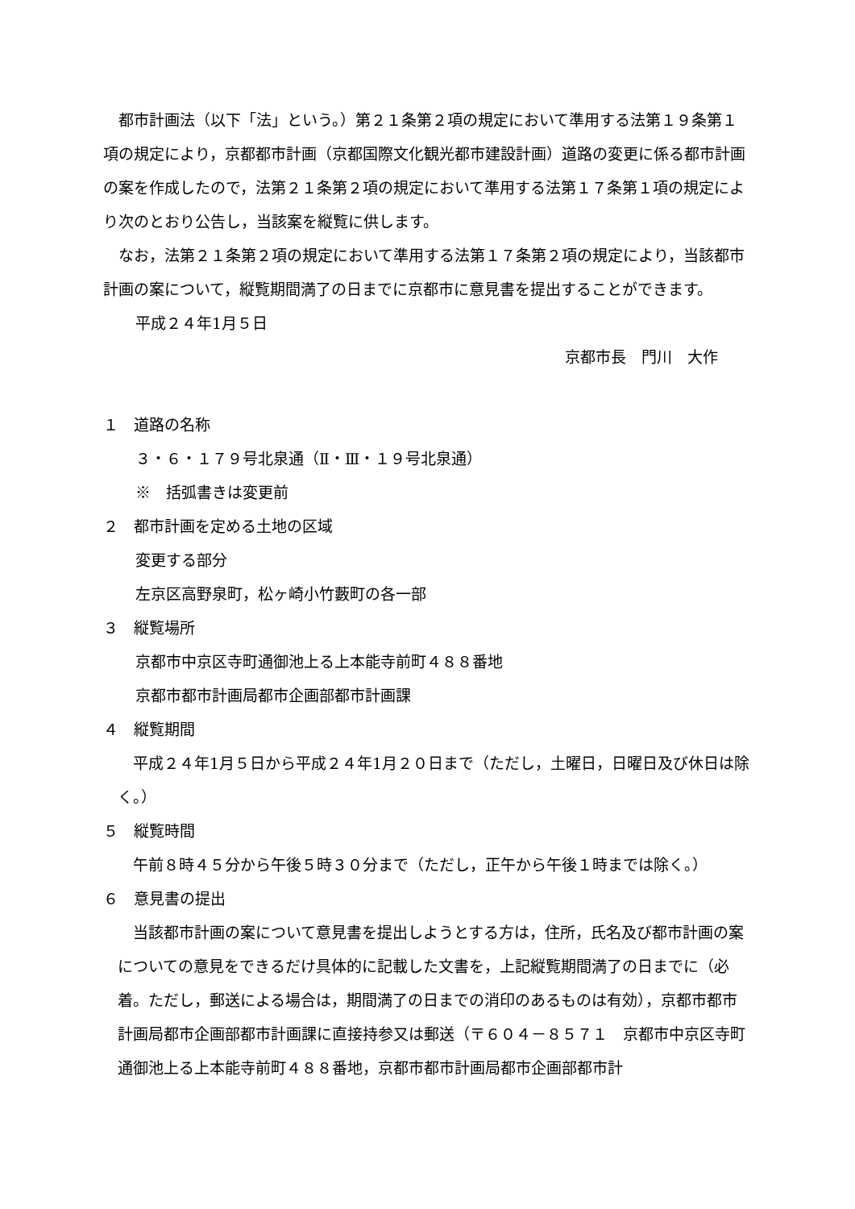都市計画法（以下「法」という。）第２１条第２項の規定において準用する法第１９条第１項の規定により，京都都市計画（京都国際文化観光都市建設計画）道路の変更に係る都市計画の案を作成したので，法第２１条第２項の規定において準用する法第１７条第１項の規定により次のとおり公告し，当該案を縦覧に供します。
なお，法第２１条第２項の規定において準用する法第１７条第２項の規定により，当該都市計画の案について，縦覧期間満了の日までに京都市に意見書を提出することができます。
平成２４年1月５日
京都市長　門川　大作
１　道路の名称
３・６・１７９号北泉通（Ⅱ・Ⅲ・１９号北泉通）
※　括弧書きは変更前
２　都市計画を定める土地の区域
変更する部分
左京区高野泉町，松ヶ崎小竹藪町の各一部
３　縦覧場所
京都市中京区寺町通御池上る上本能寺前町４８８番地
京都市都市計画局都市企画部都市計画課
４　縦覧期間
平成２４年1月５日から平成２４年1月２０日まで（ただし，土曜日，日曜日及び休日は除く。）
５　縦覧時間
午前８時４５分から午後５時３０分まで（ただし，正午から午後１時までは除く。）
６　意見書の提出
当該都市計画の案について意見書を提出しようとする方は，住所，氏名及び都市計画の案についての意見をできるだけ具体的に記載した文書を，上記縦覧期間満了の日までに（必着。ただし，郵送による場合は，期間満了の日までの消印のあるものは有効），京都市都市計画局都市企画部都市計画課に直接持参又は郵送（〒６０４－８５７１　京都市中京区寺町通御池上る上本能寺前町４８８番地，京都市都市計画局都市企画部都市計